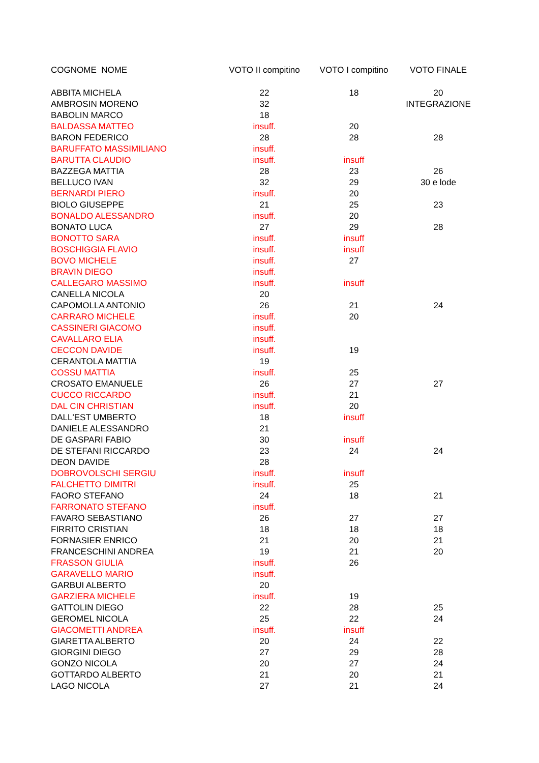| COGNOME NOME | VOTO II compitino | VOTO I compitino | VOTO FINALE |
| --- | --- | --- | --- |
| ABBITA MICHELA | 22 | 18 | 20 |
| AMBROSIN MORENO | 32 | | INTEGRAZIONE |
| BABOLIN MARCO | 18 | | |
| BALDASSA MATTEO | insuff. | 20 | |
| BARON FEDERICO | 28 | 28 | 28 |
| BARUFFATO MASSIMILIANO | insuff. | | |
| BARUTTA CLAUDIO | insuff. | insuff | |
| BAZZEGA MATTIA | 28 | 23 | 26 |
| BELLUCO IVAN | 32 | 29 | 30 e lode |
| BERNARDI PIERO | insuff. | 20 | |
| BIOLO GIUSEPPE | 21 | 25 | 23 |
| BONALDO ALESSANDRO | insuff. | 20 | |
| BONATO LUCA | 27 | 29 | 28 |
| BONOTTO SARA | insuff. | insuff | |
| BOSCHIGGIA FLAVIO | insuff. | insuff | |
| BOVO MICHELE | insuff. | 27 | |
| BRAVIN DIEGO | insuff. | | |
| CALLEGARO MASSIMO | insuff. | insuff | |
| CANELLA NICOLA | 20 | | |
| CAPOMOLLA ANTONIO | 26 | 21 | 24 |
| CARRARO MICHELE | insuff. | 20 | |
| CASSINERI GIACOMO | insuff. | | |
| CAVALLARO ELIA | insuff. | | |
| CECCON DAVIDE | insuff. | 19 | |
| CERANTOLA MATTIA | 19 | | |
| COSSU MATTIA | insuff. | 25 | |
| CROSATO EMANUELE | 26 | 27 | 27 |
| CUCCO RICCARDO | insuff. | 21 | |
| DAL CIN CHRISTIAN | insuff. | 20 | |
| DALL'EST UMBERTO | 18 | insuff | |
| DANIELE ALESSANDRO | 21 | | |
| DE GASPARI FABIO | 30 | insuff | |
| DE STEFANI RICCARDO | 23 | 24 | 24 |
| DEON DAVIDE | 28 | | |
| DOBROVOLSCHI SERGIU | insuff. | insuff | |
| FALCHETTO DIMITRI | insuff. | 25 | |
| FAORO STEFANO | 24 | 18 | 21 |
| FARRONATO STEFANO | insuff. | | |
| FAVARO SEBASTIANO | 26 | 27 | 27 |
| FIRRITO CRISTIAN | 18 | 18 | 18 |
| FORNASIER ENRICO | 21 | 20 | 21 |
| FRANCESCHINI ANDREA | 19 | 21 | 20 |
| FRASSON GIULIA | insuff. | 26 | |
| GARAVELLO MARIO | insuff. | | |
| GARBUI ALBERTO | 20 | | |
| GARZIERA MICHELE | insuff. | 19 | |
| GATTOLIN DIEGO | 22 | 28 | 25 |
| GEROMEL NICOLA | 25 | 22 | 24 |
| GIACOMETTI ANDREA | insuff. | insuff | |
| GIARETTA ALBERTO | 20 | 24 | 22 |
| GIORGINI DIEGO | 27 | 29 | 28 |
| GONZO NICOLA | 20 | 27 | 24 |
| GOTTARDO ALBERTO | 21 | 20 | 21 |
| LAGO NICOLA | 27 | 21 | 24 |